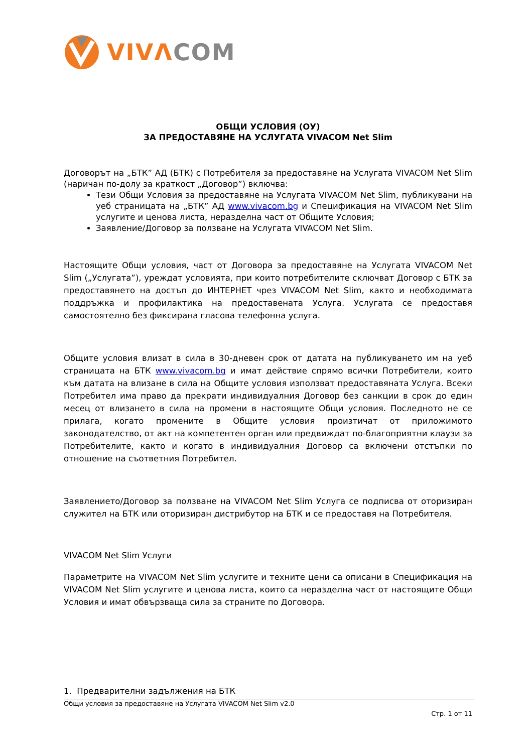VIVΛ COM
ОБЩИ УСЛОВИЯ (ОУ)
ЗА ПРЕДОСТАВЯНЕ НА УСЛУГАТА VIVACOM Net Slim
Договорът на „БТК” АД (БТК) с Потребителя за предоставяне на Услугата VIVACOM Net Slim (наричан по-долу за краткост „Договор”) включва:
Тези Общи Условия за предоставяне на Услугата VIVACOM Net Slim, публикувани на уеб страницата на „БТК” АД www.vivacom.bg и Спецификация на VIVACOM Net Slim услугите и ценова листа, неразделна част от Общите Условия;
Заявление/Договор за ползване на Услугата VIVACOM Net Slim.
Настоящите Общи условия, част от Договора за предоставяне на Услугата VIVACOM Net Slim („Услугата”), уреждат условията, при които потребителите сключват Договор с БТК за предоставянето на достъп до ИНТЕРНЕТ чрез VIVACOM Net Slim, както и необходимата поддръжка и профилактика на предоставената Услуга. Услугата се предоставя самостоятелно без фиксирана гласова телефонна услуга.
Общите условия влизат в сила в 30-дневен срок от датата на публикуването им на уеб страницата на БТК www.vivacom.bg и имат действие спрямо всички Потребители, които към датата на влизане в сила на Общите условия използват предоставяната Услуга. Всеки Потребител има право да прекрати индивидуалния Договор без санкции в срок до един месец от влизането в сила на промени в настоящите Общи условия. Последното не се прилага, когато промените в Общите условия произтичат от приложимото законодателство, от акт на компетентен орган или предвиждат по-благоприятни клаузи за Потребителите, както и когато в индивидуалния Договор са включени отстъпки по отношение на съответния Потребител.
Заявлението/Договор за ползване на VIVACOM Net Slim Услуга се подписва от оторизиран служител на БТК или оторизиран дистрибутор на БТК и се предоставя на Потребителя.
VIVACOM Net Slim Услуги
Параметрите на VIVACOM Net Slim услугите и техните цени са описани в Спецификация на VIVACOM Net Slim услугите и ценова листа, които са неразделна част от настоящите Общи Условия и имат обвързваща сила за страните по Договора.
1. Предварителни задължения на БТК
Общи условия за предоставяне на Услугата VIVACOM Net Slim v2.0
Стр. 1 от 11